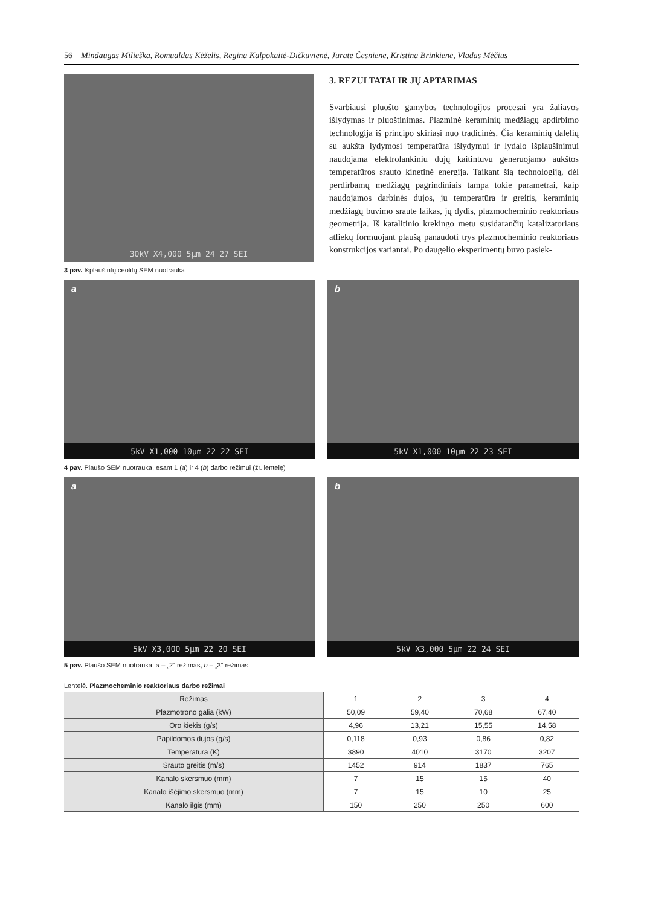56 Mindaugas Milieška, Romualdas Kėželis, Regina Kalpokaitė-Dičkuvienė, Jūratė Česnienė, Kristina Brinkienė, Vladas Mėčius
30kV X4,000 5µm 24 27 SEI
3 pav. Išplaušintų ceolitų SEM nuotrauka
3. REZULTATAI IR JŲ APTARIMAS
Svarbiausi pluošto gamybos technologijos procesai yra žaliavos išlydymas ir pluoštinimas. Plazminė keraminių medžiagų apdirbimo technologija iš principo skiriasi nuo tradicinės. Čia keraminių dalelių su aukšta lydymosi temperatūra išlydymui ir lydalo išplaušinimui naudojama elektrolankiniu dujų kaitintuvu generuojamo aukštos temperatūros srauto kinetinė energija. Taikant šią technologiją, dėl perdirbamų medžiagų pagrindiniais tampa tokie parametrai, kaip naudojamos darbinės dujos, jų temperatūra ir greitis, keraminių medžiagų buvimo sraute laikas, jų dydis, plazmocheminio reaktoriaus geometrija. Iš katalitinio krekingo metu susidarančių katalizatoriaus atliekų formuojant plaušą panaudoti trys plazmocheminio reaktoriaus konstrukcijos variantai. Po daugelio eksperimentų buvo pasiek-
a
5kV X1,000 10µm 22 22 SEI
b
5kV X1,000 10µm 22 23 SEI
4 pav. Plaušo SEM nuotrauka, esant 1 (a) ir 4 (b) darbo režimui (žr. lentelę)
a
5kV X3,000 5µm 22 20 SEI
b
5kV X3,000 5µm 22 24 SEI
5 pav. Plaušo SEM nuotrauka: a – „2“ režimas, b – „3“ režimas
Lentelė. Plazmocheminio reaktoriaus darbo režimai
| Režimas | 1 | 2 | 3 | 4 |
| Plazmotrono galia (kW) | 50,09 | 59,40 | 70,68 | 67,40 |
| Oro kiekis (g/s) | 4,96 | 13,21 | 15,55 | 14,58 |
| Papildomos dujos (g/s) | 0,118 | 0,93 | 0,86 | 0,82 |
| Temperatūra (K) | 3890 | 4010 | 3170 | 3207 |
| Srauto greitis (m/s) | 1452 | 914 | 1837 | 765 |
| Kanalo skersmuo (mm) | 7 | 15 | 15 | 40 |
| Kanalo išėjimo skersmuo (mm) | 7 | 15 | 10 | 25 |
| Kanalo ilgis (mm) | 150 | 250 | 250 | 600 |